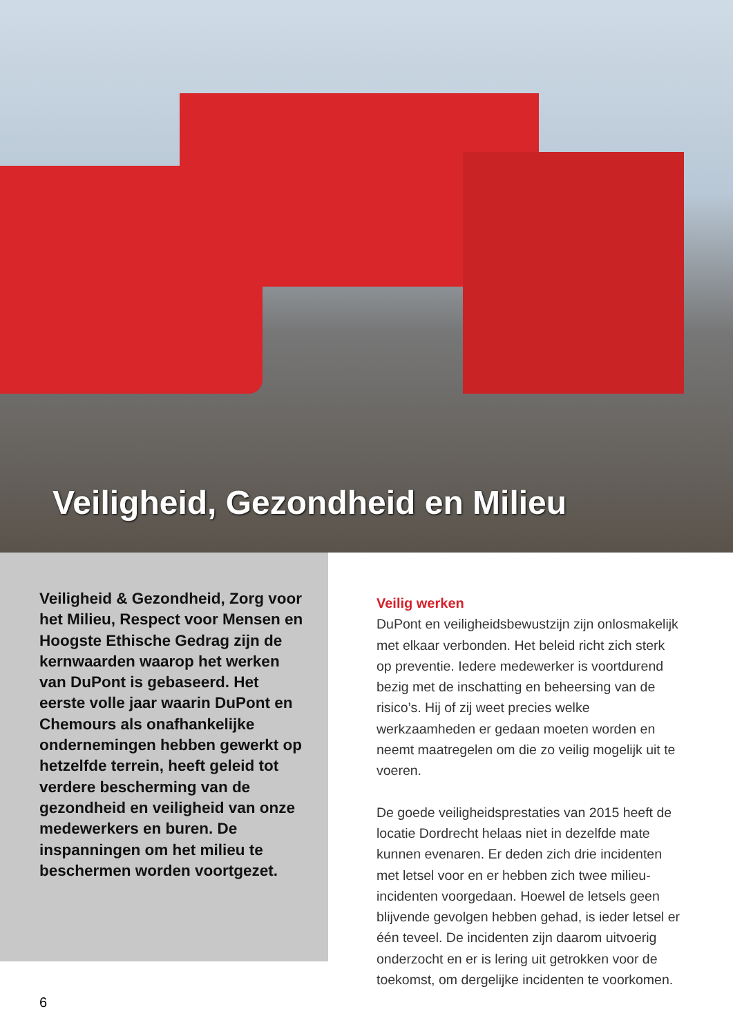Veiligheid, Gezondheid en Milieu
Veiligheid & Gezondheid, Zorg voor het Milieu, Respect voor Mensen en Hoogste Ethische Gedrag zijn de kernwaarden waarop het werken van DuPont is gebaseerd. Het eerste volle jaar waarin DuPont en Chemours als onafhankelijke ondernemingen hebben gewerkt op hetzelfde terrein, heeft geleid tot verdere bescherming van de gezondheid en veiligheid van onze medewerkers en buren. De inspanningen om het milieu te beschermen worden voortgezet.
Veilig werken
DuPont en veiligheidsbewustzijn zijn onlosmakelijk met elkaar verbonden. Het beleid richt zich sterk op preventie. Iedere medewerker is voortdurend bezig met de inschatting en beheersing van de risico’s. Hij of zij weet precies welke werkzaamheden er gedaan moeten worden en neemt maatregelen om die zo veilig mogelijk uit te voeren.
De goede veiligheidsprestaties van 2015 heeft de locatie Dordrecht helaas niet in dezelfde mate kunnen evenaren. Er deden zich drie incidenten met letsel voor en er hebben zich twee milieu-incidenten voorgedaan. Hoewel de letsels geen blijvende gevolgen hebben gehad, is ieder letsel er één teveel. De incidenten zijn daarom uitvoerig onderzocht en er is lering uit getrokken voor de toekomst, om dergelijke incidenten te voorkomen.
6